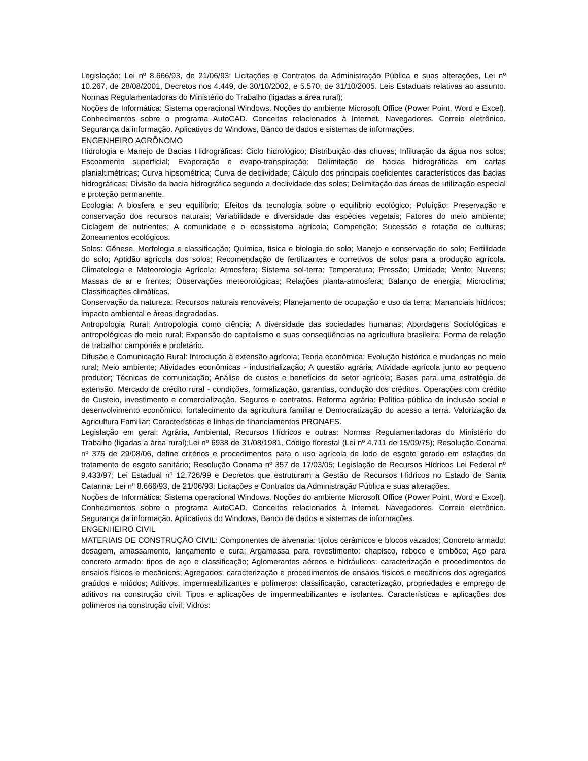Legislação: Lei nº 8.666/93, de 21/06/93: Licitações e Contratos da Administração Pública e suas alterações, Lei nº 10.267, de 28/08/2001, Decretos nos 4.449, de 30/10/2002, e 5.570, de 31/10/2005. Leis Estaduais relativas ao assunto. Normas Regulamentadoras do Ministério do Trabalho (ligadas a área rural);
Noções de Informática: Sistema operacional Windows. Noções do ambiente Microsoft Office (Power Point, Word e Excel). Conhecimentos sobre o programa AutoCAD. Conceitos relacionados à Internet. Navegadores. Correio eletrônico. Segurança da informação. Aplicativos do Windows, Banco de dados e sistemas de informações.
ENGENHEIRO AGRÔNOMO
Hidrologia e Manejo de Bacias Hidrográficas: Ciclo hidrológico; Distribuição das chuvas; Infiltração da água nos solos; Escoamento superficial; Evaporação e evapo-transpiração; Delimitação de bacias hidrográficas em cartas planialtimétricas; Curva hipsométrica; Curva de declividade; Cálculo dos principais coeficientes característicos das bacias hidrográficas; Divisão da bacia hidrográfica segundo a declividade dos solos; Delimitação das áreas de utilização especial e proteção permanente.
Ecologia: A biosfera e seu equilíbrio; Efeitos da tecnologia sobre o equilíbrio ecológico; Poluição; Preservação e conservação dos recursos naturais; Variabilidade e diversidade das espécies vegetais; Fatores do meio ambiente; Ciclagem de nutrientes; A comunidade e o ecossistema agrícola; Competição; Sucessão e rotação de culturas; Zoneamentos ecológicos.
Solos: Gênese, Morfologia e classificação; Química, física e biologia do solo; Manejo e conservação do solo; Fertilidade do solo; Aptidão agrícola dos solos; Recomendação de fertilizantes e corretivos de solos para a produção agrícola. Climatologia e Meteorologia Agrícola: Atmosfera; Sistema sol-terra; Temperatura; Pressão; Umidade; Vento; Nuvens; Massas de ar e frentes; Observações meteorológicas; Relações planta-atmosfera; Balanço de energia; Microclima; Classificações climáticas.
Conservação da natureza: Recursos naturais renováveis; Planejamento de ocupação e uso da terra; Mananciais hídricos; impacto ambiental e áreas degradadas.
Antropologia Rural: Antropologia como ciência; A diversidade das sociedades humanas; Abordagens Sociológicas e antropológicas do meio rural; Expansão do capitalismo e suas conseqüências na agricultura brasileira; Forma de relação de trabalho: camponês e proletário.
Difusão e Comunicação Rural: Introdução à extensão agrícola; Teoria econômica: Evolução histórica e mudanças no meio rural; Meio ambiente; Atividades econômicas - industrialização; A questão agrária; Atividade agrícola junto ao pequeno produtor; Técnicas de comunicação; Análise de custos e benefícios do setor agrícola; Bases para uma estratégia de extensão. Mercado de crédito rural - condições, formalização, garantias, condução dos créditos. Operações com crédito de Custeio, investimento e comercialização. Seguros e contratos. Reforma agrária: Política pública de inclusão social e desenvolvimento econômico; fortalecimento da agricultura familiar e Democratização do acesso a terra. Valorização da Agricultura Familiar: Características e linhas de financiamentos PRONAFS.
Legislação em geral: Agrária, Ambiental, Recursos Hídricos e outras: Normas Regulamentadoras do Ministério do Trabalho (ligadas a área rural);Lei nº 6938 de 31/08/1981, Código florestal (Lei nº 4.711 de 15/09/75); Resolução Conama nº 375 de 29/08/06, define critérios e procedimentos para o uso agrícola de lodo de esgoto gerado em estações de tratamento de esgoto sanitário; Resolução Conama nº 357 de 17/03/05; Legislação de Recursos Hídricos Lei Federal nº 9.433/97; Lei Estadual nº 12.726/99 e Decretos que estruturam a Gestão de Recursos Hídricos no Estado de Santa Catarina; Lei nº 8.666/93, de 21/06/93: Licitações e Contratos da Administração Pública e suas alterações.
Noções de Informática: Sistema operacional Windows. Noções do ambiente Microsoft Office (Power Point, Word e Excel). Conhecimentos sobre o programa AutoCAD. Conceitos relacionados à Internet. Navegadores. Correio eletrônico. Segurança da informação. Aplicativos do Windows, Banco de dados e sistemas de informações.
ENGENHEIRO CIVIL
MATERIAIS DE CONSTRUÇÃO CIVIL: Componentes de alvenaria: tijolos cerâmicos e blocos vazados; Concreto armado: dosagem, amassamento, lançamento e cura; Argamassa para revestimento: chapisco, reboco e embôco; Aço para concreto armado: tipos de aço e classificação; Aglomerantes aéreos e hidráulicos: caracterização e procedimentos de ensaios físicos e mecânicos; Agregados: caracterização e procedimentos de ensaios físicos e mecânicos dos agregados graúdos e miúdos; Aditivos, impermeabilizantes e polímeros: classificação, caracterização, propriedades e emprego de aditivos na construção civil. Tipos e aplicações de impermeabilizantes e isolantes. Características e aplicações dos polímeros na construção civil; Vidros: